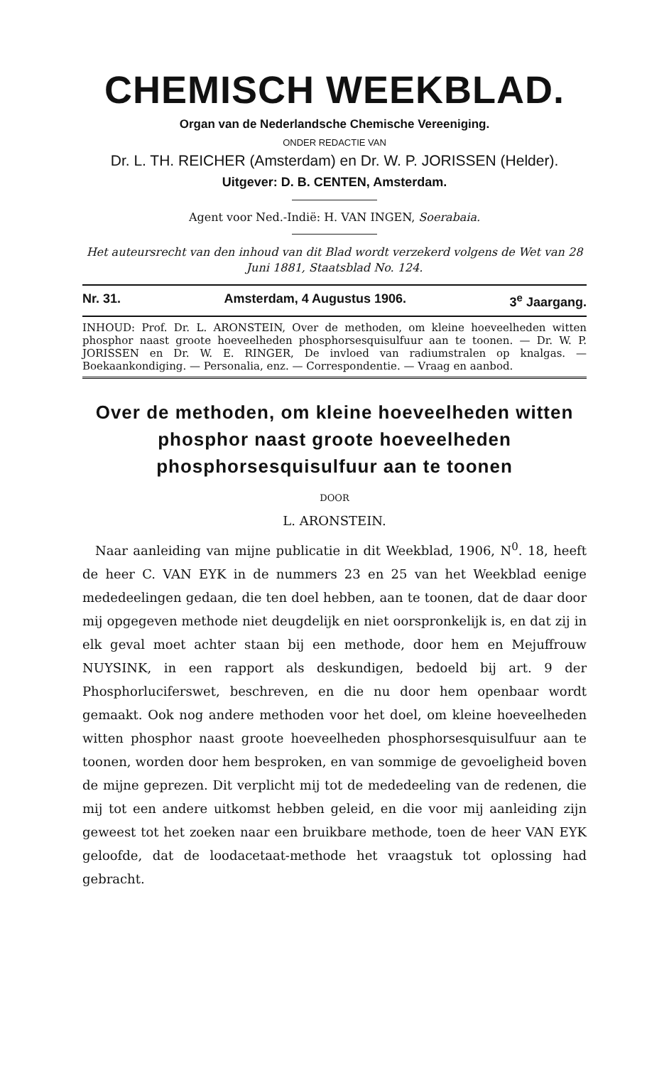CHEMISCH WEEKBLAD.
Organ van de Nederlandsche Chemische Vereeniging.
ONDER REDACTIE VAN
Dr. L. TH. REICHER (Amsterdam) en Dr. W. P. JORISSEN (Helder).
Uitgever: D. B. CENTEN, Amsterdam.
Agent voor Ned.-Indië: H. VAN INGEN, Soerabaia.
Het auteursrecht van den inhoud van dit Blad wordt verzekerd volgens de Wet van 28 Juni 1881, Staatsblad No. 124.
Nr. 31. Amsterdam, 4 Augustus 1906. 3<sup>e</sup> Jaargang.
INHOUD: Prof. Dr. L. ARONSTEIN, Over de methoden, om kleine hoeveelheden witten phosphor naast groote hoeveelheden phosphorsesquisulfuur aan te toonen. — Dr. W. P. JORISSEN en Dr. W. E. RINGER, De invloed van radiumstralen op knalgas. — Boekaankondiging. — Personalia, enz. — Correspondentie. — Vraag en aanbod.
Over de methoden, om kleine hoeveelheden witten phosphor naast groote hoeveelheden phosphorsesquisulfuur aan te toonen
DOOR
L. ARONSTEIN.
Naar aanleiding van mijne publicatie in dit Weekblad, 1906, N<sup>0</sup>. 18, heeft de heer C. VAN EYK in de nummers 23 en 25 van het Weekblad eenige mededeelingen gedaan, die ten doel hebben, aan te toonen, dat de daar door mij opgegeven methode niet deugdelijk en niet oorspronkelijk is, en dat zij in elk geval moet achter staan bij een methode, door hem en Mejuffrouw NUYSINK, in een rapport als deskundigen, bedoeld bij art. 9 der Phosphorluciferswet, beschreven, en die nu door hem openbaar wordt gemaakt. Ook nog andere methoden voor het doel, om kleine hoeveelheden witten phosphor naast groote hoeveelheden phosphorsesquisulfuur aan te toonen, worden door hem besproken, en van sommige de gevoeligheid boven de mijne geprezen. Dit verplicht mij tot de mededeeling van de redenen, die mij tot een andere uitkomst hebben geleid, en die voor mij aanleiding zijn geweest tot het zoeken naar een bruikbare methode, toen de heer VAN EYK geloofde, dat de loodacetaat-methode het vraagstuk tot oplossing had gebracht.